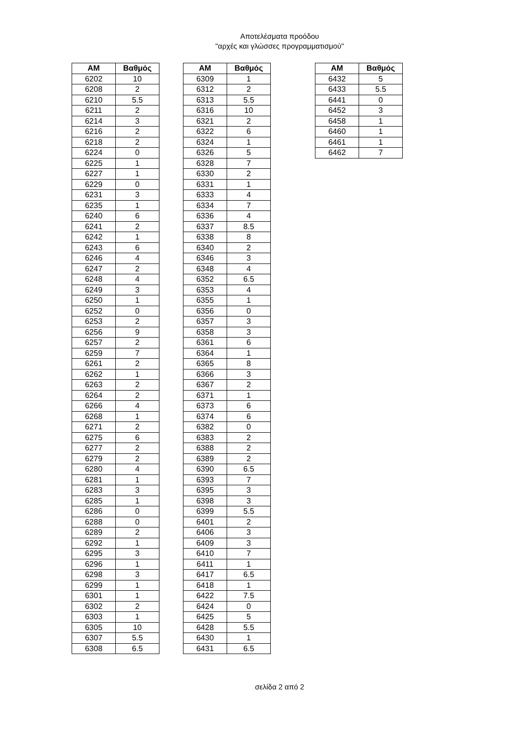Αποτελέσματα προόδου
"αρχές και γλώσσες προγραμματισμού"
| AM | Βαθμός |
| --- | --- |
| 6202 | 10 |
| 6208 | 2 |
| 6210 | 5.5 |
| 6211 | 2 |
| 6214 | 3 |
| 6216 | 2 |
| 6218 | 2 |
| 6224 | 0 |
| 6225 | 1 |
| 6227 | 1 |
| 6229 | 0 |
| 6231 | 3 |
| 6235 | 1 |
| 6240 | 6 |
| 6241 | 2 |
| 6242 | 1 |
| 6243 | 6 |
| 6246 | 4 |
| 6247 | 2 |
| 6248 | 4 |
| 6249 | 3 |
| 6250 | 1 |
| 6252 | 0 |
| 6253 | 2 |
| 6256 | 9 |
| 6257 | 2 |
| 6259 | 7 |
| 6261 | 2 |
| 6262 | 1 |
| 6263 | 2 |
| 6264 | 2 |
| 6266 | 4 |
| 6268 | 1 |
| 6271 | 2 |
| 6275 | 6 |
| 6277 | 2 |
| 6279 | 2 |
| 6280 | 4 |
| 6281 | 1 |
| 6283 | 3 |
| 6285 | 1 |
| 6286 | 0 |
| 6288 | 0 |
| 6289 | 2 |
| 6292 | 1 |
| 6295 | 3 |
| 6296 | 1 |
| 6298 | 3 |
| 6299 | 1 |
| 6301 | 1 |
| 6302 | 2 |
| 6303 | 1 |
| 6305 | 10 |
| 6307 | 5.5 |
| 6308 | 6.5 |
| AM | Βαθμός |
| --- | --- |
| 6309 | 1 |
| 6312 | 2 |
| 6313 | 5.5 |
| 6316 | 10 |
| 6321 | 2 |
| 6322 | 6 |
| 6324 | 1 |
| 6326 | 5 |
| 6328 | 7 |
| 6330 | 2 |
| 6331 | 1 |
| 6333 | 4 |
| 6334 | 7 |
| 6336 | 4 |
| 6337 | 8.5 |
| 6338 | 8 |
| 6340 | 2 |
| 6346 | 3 |
| 6348 | 4 |
| 6352 | 6.5 |
| 6353 | 4 |
| 6355 | 1 |
| 6356 | 0 |
| 6357 | 3 |
| 6358 | 3 |
| 6361 | 6 |
| 6364 | 1 |
| 6365 | 8 |
| 6366 | 3 |
| 6367 | 2 |
| 6371 | 1 |
| 6373 | 6 |
| 6374 | 6 |
| 6382 | 0 |
| 6383 | 2 |
| 6388 | 2 |
| 6389 | 2 |
| 6390 | 6.5 |
| 6393 | 7 |
| 6395 | 3 |
| 6398 | 3 |
| 6399 | 5.5 |
| 6401 | 2 |
| 6406 | 3 |
| 6409 | 3 |
| 6410 | 7 |
| 6411 | 1 |
| 6417 | 6.5 |
| 6418 | 1 |
| 6422 | 7.5 |
| 6424 | 0 |
| 6425 | 5 |
| 6428 | 5.5 |
| 6430 | 1 |
| 6431 | 6.5 |
| AM | Βαθμός |
| --- | --- |
| 6432 | 5 |
| 6433 | 5.5 |
| 6441 | 0 |
| 6452 | 3 |
| 6458 | 1 |
| 6460 | 1 |
| 6461 | 1 |
| 6462 | 7 |
σελίδα 2 από 2